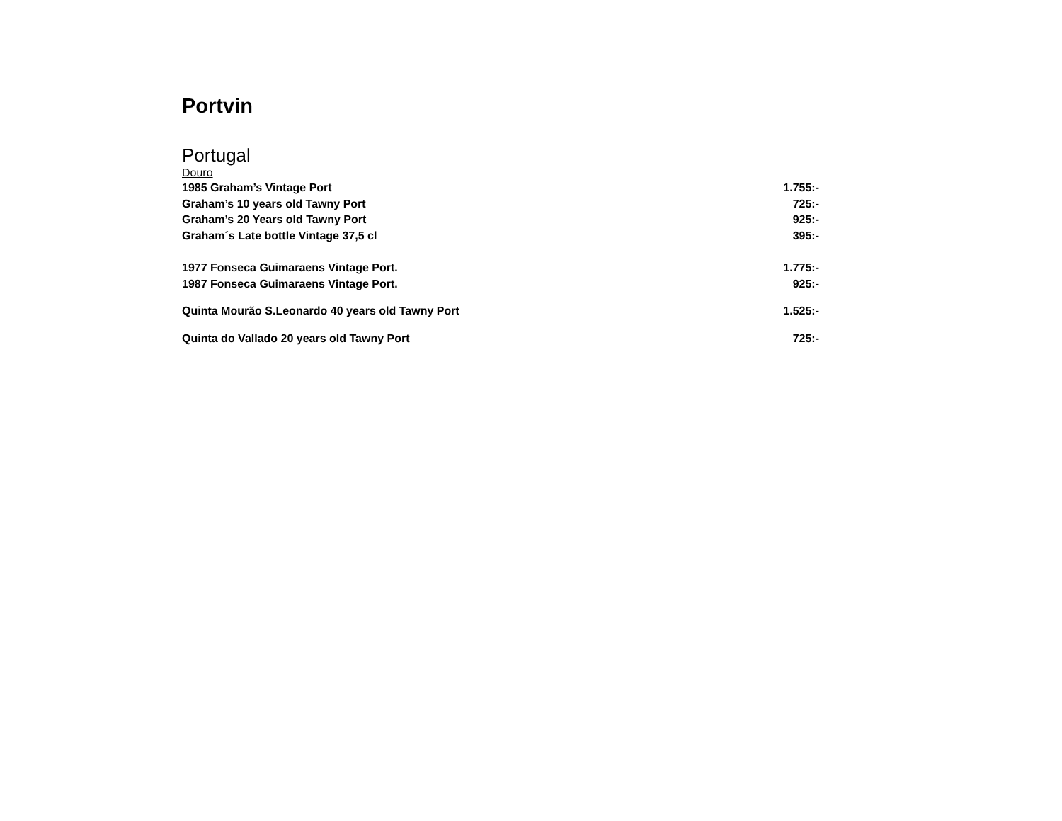Portvin
Portugal
Douro
| 1985 Graham’s Vintage Port | 1.755:- |
| Graham’s 10 years old Tawny Port | 725:- |
| Graham’s 20 Years old Tawny Port | 925:- |
| Graham´s Late bottle Vintage 37,5 cl | 395:- |
| 1977 Fonseca Guimaraens Vintage Port. | 1.775:- |
| 1987 Fonseca Guimaraens Vintage Port. | 925:- |
| Quinta Mourão S.Leonardo 40 years old Tawny Port | 1.525:- |
| Quinta do Vallado 20 years old Tawny Port | 725:- |